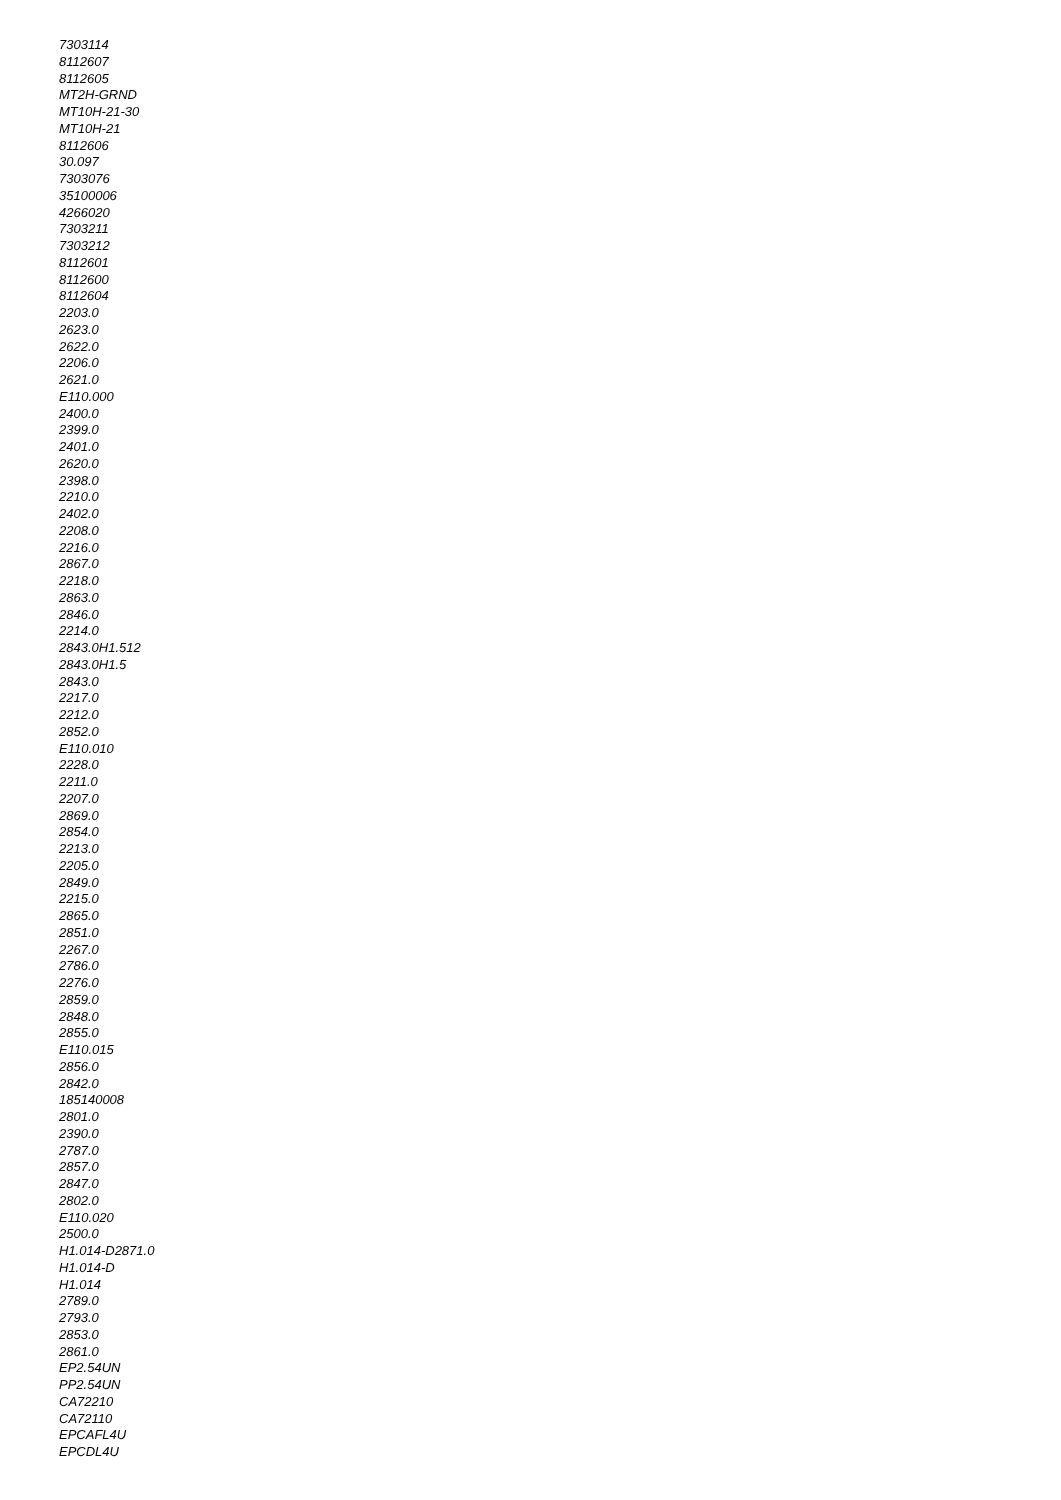7303114
8112607
8112605
MT2H-GRND
MT10H-21-30
MT10H-21
8112606
30.097
7303076
35100006
4266020
7303211
7303212
8112601
8112600
8112604
2203.0
2623.0
2622.0
2206.0
2621.0
E110.000
2400.0
2399.0
2401.0
2620.0
2398.0
2210.0
2402.0
2208.0
2216.0
2867.0
2218.0
2863.0
2846.0
2214.0
2843.0H1.512
2843.0H1.5
2843.0
2217.0
2212.0
2852.0
E110.010
2228.0
2211.0
2207.0
2869.0
2854.0
2213.0
2205.0
2849.0
2215.0
2865.0
2851.0
2267.0
2786.0
2276.0
2859.0
2848.0
2855.0
E110.015
2856.0
2842.0
185140008
2801.0
2390.0
2787.0
2857.0
2847.0
2802.0
E110.020
2500.0
H1.014-D2871.0
H1.014-D
H1.014
2789.0
2793.0
2853.0
2861.0
EP2.54UN
PP2.54UN
CA72210
CA72110
EPCAFL4U
EPCDL4U